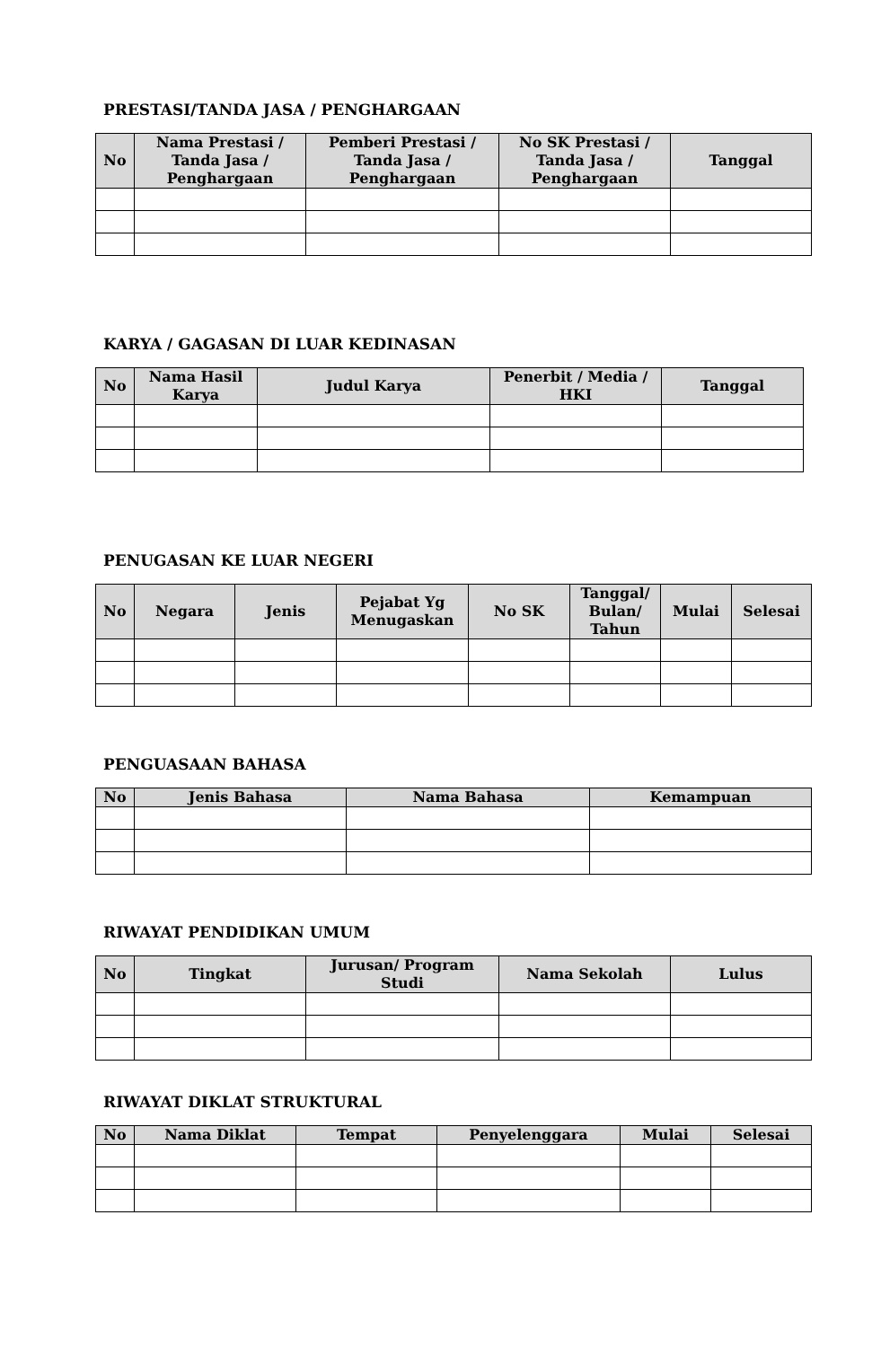PRESTASI/TANDA JASA / PENGHARGAAN
| No | Nama Prestasi / Tanda Jasa / Penghargaan | Pemberi Prestasi / Tanda Jasa / Penghargaan | No SK Prestasi / Tanda Jasa / Penghargaan | Tanggal |
| --- | --- | --- | --- | --- |
KARYA / GAGASAN DI LUAR KEDINASAN
| No | Nama Hasil Karya | Judul Karya | Penerbit / Media / HKI | Tanggal |
| --- | --- | --- | --- | --- |
PENUGASAN KE LUAR NEGERI
| No | Negara | Jenis | Pejabat Yg Menugaskan | No SK | Tanggal/ Bulan/ Tahun | Mulai | Selesai |
| --- | --- | --- | --- | --- | --- | --- | --- |
PENGUASAAN BAHASA
| No | Jenis Bahasa | Nama Bahasa | Kemampuan |
| --- | --- | --- | --- |
RIWAYAT PENDIDIKAN UMUM
| No | Tingkat | Jurusan/ Program Studi | Nama Sekolah | Lulus |
| --- | --- | --- | --- | --- |
RIWAYAT DIKLAT STRUKTURAL
| No | Nama Diklat | Tempat | Penyelenggara | Mulai | Selesai |
| --- | --- | --- | --- | --- | --- |